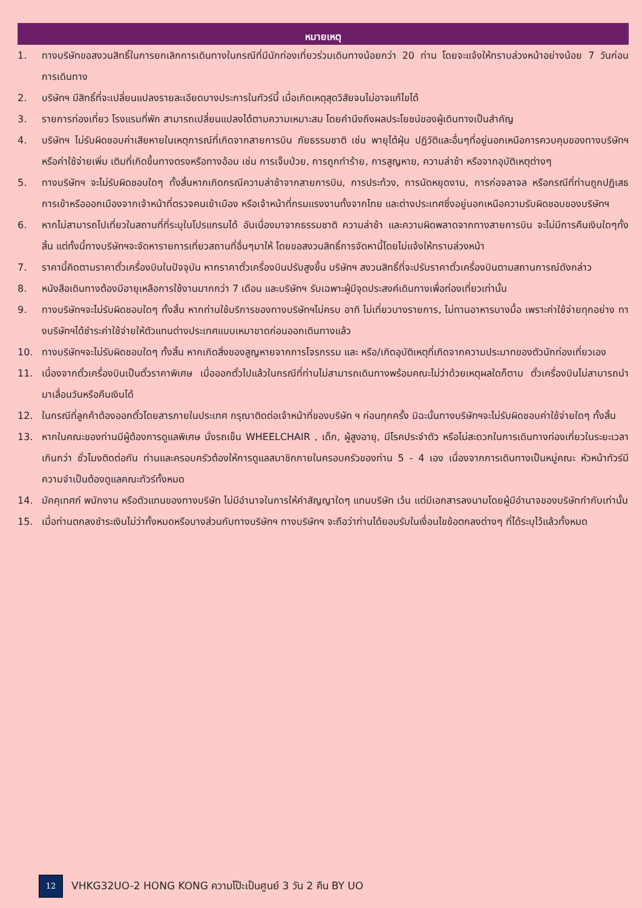หมายเหตุ
1. ทางบริษัทขอสงวนสิทธิ์ในการยกเลิกการเดินทางในกรณีที่มีนักท่องเที่ยวร่วมเดินทางน้อยกว่า 20 ท่าน โดยจะแจ้งให้ทราบล่วงหน้าอย่างน้อย 7 วันก่อนการเดินทาง
2. บริษัทฯ มีสิทธิ์ที่จะเปลี่ยนแปลงรายละเอียดบางประการในทัวร์นี้ เมื่อเกิดเหตุสุดวิสัยจนไม่อาจแก้ไขได้
3. รายการท่องเที่ยว โรงแรมที่พัก สามารถเปลี่ยนแปลงได้ตามความเหมาะสม โดยคำนึงถึงผลประโยชน์ของผู้เดินทางเป็นสำคัญ
4. บริษัทฯ ไม่รับผิดชอบค่าเสียหายในเหตุการณ์ที่เกิดจากสายการบิน ภัยธรรมชาติ เช่น พายุไต้ฝุ่น ปฏิวัติและอื่นๆที่อยู่นอกเหนือการควบคุมของทางบริษัทฯหรือค่าใช้จ่ายเพิ่ม เติมที่เกิดขึ้นทางตรงหรือทางอ้อม เช่น การเจ็บป่วย, การถูกทำร้าย, การสูญหาย, ความล่าช้า หรือจากอุบัติเหตุต่างๆ
5. ทางบริษัทฯ จะไม่รับผิดชอบใดๆ ทั้งสิ้นหากเกิดกรณีความล่าช้าจากสายการบิน, การประท้วง, การนัดหยุดงาน, การก่อจลาจล หรือกรณีที่ท่านถูกปฏิเสธ การเข้าหรือออกเมืองจากเจ้าหน้าที่ตรวจคนเข้าเมือง หรือเจ้าหน้าที่กรมแรงงานทั้งจากไทย และต่างประเทศซึ่งอยู่นอกเหนือความรับผิดชอบของบริษัทฯ
6. หากไม่สามารถไปเที่ยวในสถานที่ที่ระบุในโปรแกรมได้ อันเนื่องมาจากธรรมชาติ ความล่าช้า และความผิดพลาดจากทางสายการบิน จะไม่มีการคืนเงินใดๆทั้งสิ้น แต่ทั้งนี้ทางบริษัทฯจะจัดหารายการเที่ยวสถานที่อื่นๆมาให้ โดยขอสงวนสิทธิ์การจัดหานี้โดยไม่แจ้งให้ทราบล่วงหน้า
7. ราคานี้คิดตามราคาตั๋วเครื่องบินในปัจจุบัน หากราคาตั๋วเครื่องบินปรับสูงขึ้น บริษัทฯ สงวนสิทธิ์ที่จะปรับราคาตั๋วเครื่องบินตามสถานการณ์ดังกล่าว
8. หนังสือเดินทางต้องมีอายุเหลือการใช้งานมากกว่า 7 เดือน และบริษัทฯ รับเฉพาะผู้มีจุดประสงค์เดินทางเพื่อท่องเที่ยวเท่านั้น
9. ทางบริษัทฯจะไม่รับผิดชอบใดๆ ทั้งสิ้น หากท่านใช้บริการของทางบริษัทฯไม่ครบ อาทิ ไม่เที่ยวบางรายการ, ไม่ทานอาหารบางมื้อ เพราะค่าใช้จ่ายทุกอย่าง ทางบริษัทฯได้ชำระค่าใช้จ่ายให้ตัวแทนต่างประเทศแบบเหมาขาดก่อนออกเดินทางแล้ว
10. ทางบริษัทฯจะไม่รับผิดชอบใดๆ ทั้งสิ้น หากเกิดสิ่งของสูญหายจากการโจรกรรม และ หรือ/เกิดอุบัติเหตุที่เกิดจากความประมาทของตัวนักท่องเที่ยวเอง
11. เนื่องจากตั๋วเครื่องบินเป็นตั๋วราคาพิเศษ เมื่อออกตั๋วไปแล้วในกรณีที่ท่านไม่สามารถเดินทางพร้อมคณะไม่ว่าด้วยเหตุผลใดก็ตาม ตั๋วเครื่องบินไม่สามารถนำมาเลื่อนวันหรือคืนเงินได้
12. ในกรณีที่ลูกค้าต้องออกตั๋วโดยสารภายในประเทศ กรุณาติดต่อเจ้าหน้าที่ของบริษัท ฯ ก่อนทุกครั้ง มิฉะนั้นทางบริษัทฯจะไม่รับผิดชอบค่าใช้จ่ายใดๆ ทั้งสิ้น
13. หากในคณะของท่านมีผู้ต้องการดูแลพิเศษ นั่งรถเข็น WHEELCHAIR , เด็ก, ผู้สูงอายุ, มีโรคประจำตัว หรือไม่สะดวกในการเดินทางท่องเที่ยวในระยะเวลาเกินกว่า ชั่วโมงติดต่อกัน ท่านและครอบครัวต้องให้การดูแลสมาชิกภายในครอบครัวของท่าน 5 - 4 เอง เนื่องจากการเดินทางเป็นหมู่คณะ หัวหน้าทัวร์มีความจำเป็นต้องดูแลคณะทัวร์ทั้งหมด
14. มัคคุเทศก์ พนักงาน หรือตัวแทนของทางบริษัท ไม่มีอำนาจในการให้คำสัญญาใดๆ แทนบริษัท เว้น แต่มีเอกสารลงนามโดยผู้มีอำนาจของบริษัทกำกับเท่านั้น
15. เมื่อท่านตกลงชำระเงินไม่ว่าทั้งหมดหรือบางส่วนกับทางบริษัทฯ ทางบริษัทฯ จะถือว่าท่านได้ยอมรับในเงื่อนไขข้อตกลงต่างๆ ที่ได้ระบุไว้แล้วทั้งหมด
12 VHKG32UO-2 HONG KONG ความโป๊ะเป็นศูนย์ 3 วัน 2 คืน BY UO